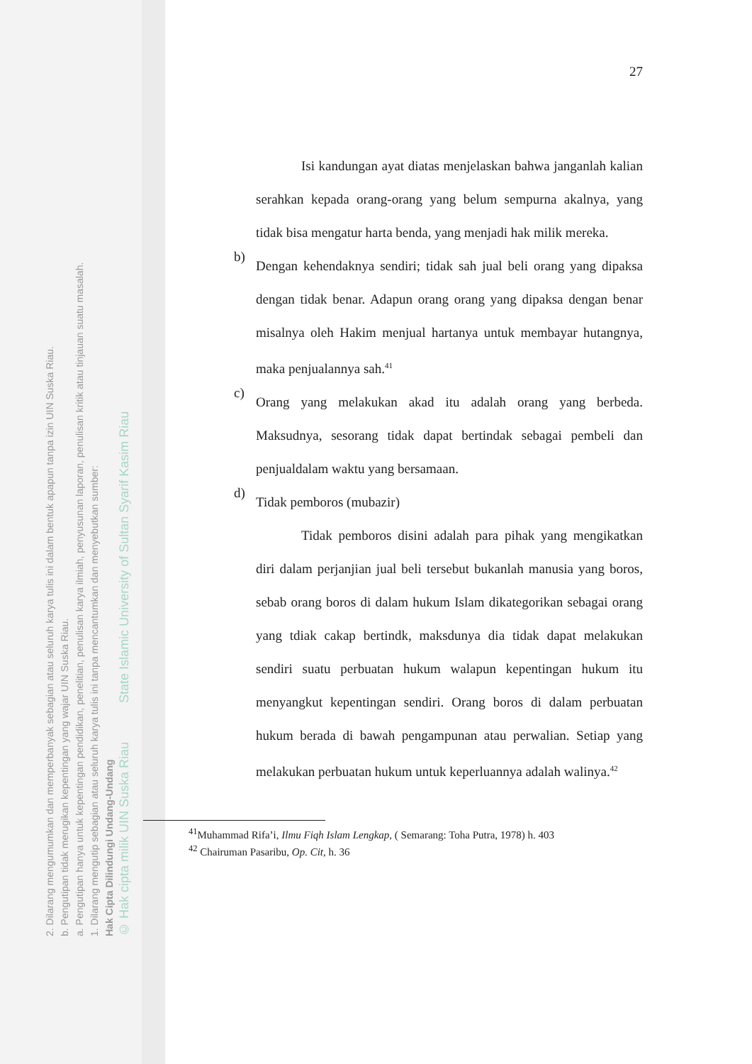2. Dilarang mengumumkan dan memperbanyak sebagian atau seluruh karya tulis ini dalam bentuk apapun tanpa izin UIN Suska Riau.
b. Pengutipan tidak merugikan kepentingan yang wajar UIN Suska Riau.
a. Pengutipan hanya untuk kepentingan pendidikan, penelitian, penulisan karya ilmiah, penyusunan laporan, penulisan kritik atau tinjauan suatu masalah.
1. Dilarang mengutip sebagian atau seluruh karya tulis ini tanpa mencantumkan dan menyebutkan sumber:
Hak Cipta Dilindungi Undang-Undang
© Hak cipta milik UIN Suska Riau State Islamic University of Sultan Syarif Kasim Riau
27
Isi kandungan ayat diatas menjelaskan bahwa janganlah kalian serahkan kepada orang-orang yang belum sempurna akalnya, yang tidak bisa mengatur harta benda, yang menjadi hak milik mereka.
b)
Dengan kehendaknya sendiri; tidak sah jual beli orang yang dipaksa dengan tidak benar. Adapun orang orang yang dipaksa dengan benar misalnya oleh Hakim menjual hartanya untuk membayar hutangnya, maka penjualannya sah.<sup>41</sup>
c)
Orang yang melakukan akad itu adalah orang yang berbeda. Maksudnya, sesorang tidak dapat bertindak sebagai pembeli dan penjualdalam waktu yang bersamaan.
d)
Tidak pemboros (mubazir)
Tidak pemboros disini adalah para pihak yang mengikatkan diri dalam perjanjian jual beli tersebut bukanlah manusia yang boros, sebab orang boros di dalam hukum Islam dikategorikan sebagai orang yang tdiak cakap bertindk, maksdunya dia tidak dapat melakukan sendiri suatu perbuatan hukum walapun kepentingan hukum itu menyangkut kepentingan sendiri. Orang boros di dalam perbuatan hukum berada di bawah pengampunan atau perwalian. Setiap yang melakukan perbuatan hukum untuk keperluannya adalah walinya.<sup>42</sup>
<sup>41</sup> Muhammad Rifa’i, Ilmu Fiqh Islam Lengkap, ( Semarang: Toha Putra, 1978) h. 403
<sup>42</sup> Chairuman Pasaribu, Op. Cit, h. 36